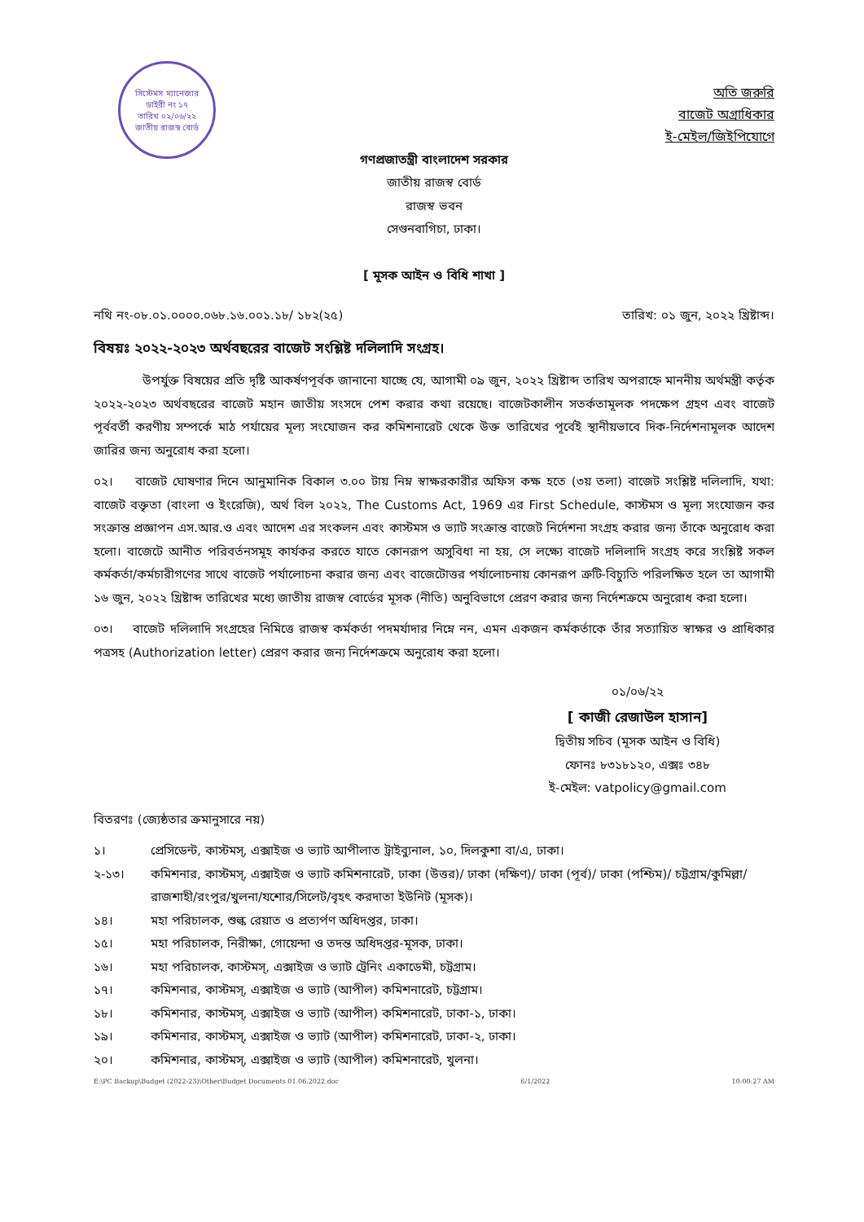সিস্টেমস ম্যানেজার
ডাইরী নং ১৭
তারিখ ০২/০৬/২২
জাতীয় রাজস্ব বোর্ড
অতি জরুরি
বাজেট অগ্রাধিকার
ই-মেইল/জিইপিযোগে
গণপ্রজাতন্ত্রী বাংলাদেশ সরকার
জাতীয় রাজস্ব বোর্ড
রাজস্ব ভবন
সেগুনবাগিচা, ঢাকা।
[ মূসক আইন ও বিধি শাখা ]
নথি নং-০৮.০১.০০০০.০৬৮.১৬.০০১.১৮/ ১৮২(২৫) তারিখ: ০১ জুন, ২০২২ খ্রিষ্টাব্দ।
বিষয়ঃ ২০২২-২০২৩ অর্থবছরের বাজেট সংশ্লিষ্ট দলিলাদি সংগ্রহ।
উপর্যুক্ত বিষয়ের প্রতি দৃষ্টি আকর্ষণপূর্বক জানানো যাচ্ছে যে, আগামী ০৯ জুন, ২০২২ খ্রিষ্টাব্দ তারিখ অপরাহ্নে মাননীয় অর্থমন্ত্রী কর্তৃক ২০২২-২০২৩ অর্থবছরের বাজেট মহান জাতীয় সংসদে পেশ করার কথা রয়েছে। বাজেটকালীন সতর্কতামূলক পদক্ষেপ গ্রহণ এবং বাজেট পূর্ববর্তী করণীয় সম্পর্কে মাঠ পর্যায়ের মূল্য সংযোজন কর কমিশনারেট থেকে উক্ত তারিখের পূর্বেই স্থানীয়ভাবে দিক-নির্দেশনামূলক আদেশ জারির জন্য অনুরোধ করা হলো।
০২। বাজেট ঘোষণার দিনে আনুমানিক বিকাল ৩.০০ টায় নিম্ন স্বাক্ষরকারীর অফিস কক্ষ হতে (৩য় তলা) বাজেট সংশ্লিষ্ট দলিলাদি, যথা: বাজেট বক্তৃতা (বাংলা ও ইংরেজি), অর্থ বিল ২০২২, The Customs Act, 1969 এর First Schedule, কাস্টমস ও মূল্য সংযোজন কর সংক্রান্ত প্রজ্ঞাপন এস.আর.ও এবং আদেশ এর সংকলন এবং কাস্টমস ও ভ্যাট সংক্রান্ত বাজেট নির্দেশনা সংগ্রহ করার জন্য তাঁকে অনুরোধ করা হলো। বাজেটে আনীত পরিবর্তনসমূহ কার্যকর করতে যাতে কোনরূপ অসুবিধা না হয়, সে লক্ষ্যে বাজেট দলিলাদি সংগ্রহ করে সংশ্লিষ্ট সকল কর্মকর্তা/কর্মচারীগণের সাথে বাজেট পর্যালোচনা করার জন্য এবং বাজেটোত্তর পর্যালোচনায় কোনরূপ ত্রুটি-বিচ্যুতি পরিলক্ষিত হলে তা আগামী ১৬ জুন, ২০২২ খ্রিষ্টাব্দ তারিখের মধ্যে জাতীয় রাজস্ব বোর্ডের মূসক (নীতি) অনুবিভাগে প্রেরণ করার জন্য নির্দেশক্রমে অনুরোধ করা হলো।
০৩। বাজেট দলিলাদি সংগ্রহের নিমিত্তে রাজস্ব কর্মকর্তা পদমর্যাদার নিম্নে নন, এমন একজন কর্মকর্তাকে তাঁর সত্যায়িত স্বাক্ষর ও প্রাধিকার পত্রসহ (Authorization letter) প্রেরণ করার জন্য নির্দেশক্রমে অনুরোধ করা হলো।
০১/০৬/২২
[ কাজী রেজাউল হাসান]
দ্বিতীয় সচিব (মূসক আইন ও বিধি)
ফোনঃ ৮৩১৮১২০, এক্সঃ ৩৪৮
ই-মেইল: vatpolicy@gmail.com
বিতরণঃ (জ্যেষ্ঠতার ক্রমানুসারে নয়)
১। প্রেসিডেন্ট, কাস্টমস্, এক্সাইজ ও ভ্যাট আপীলাত ট্রাইব্যুনাল, ১০, দিলকুশা বা/এ, ঢাকা।
২-১৩। কমিশনার, কাস্টমস্, এক্সাইজ ও ভ্যাট কমিশনারেট, ঢাকা (উত্তর)/ ঢাকা (দক্ষিণ)/ ঢাকা (পূর্ব)/ ঢাকা (পশ্চিম)/ চট্টগ্রাম/কুমিল্লা/রাজশাহী/রংপুর/খুলনা/যশোর/সিলেট/বৃহৎ করদাতা ইউনিট (মূসক)।
১৪। মহা পরিচালক, শুল্ক রেয়াত ও প্রত্যর্পণ অধিদপ্তর, ঢাকা।
১৫। মহা পরিচালক, নিরীক্ষা, গোয়েন্দা ও তদন্ত অধিদপ্তর-মূসক, ঢাকা।
১৬। মহা পরিচালক, কাস্টমস্, এক্সাইজ ও ভ্যাট ট্রেনিং একাডেমী, চট্টগ্রাম।
১৭। কমিশনার, কাস্টমস্, এক্সাইজ ও ভ্যাট (আপীল) কমিশনারেট, চট্টগ্রাম।
১৮। কমিশনার, কাস্টমস্, এক্সাইজ ও ভ্যাট (আপীল) কমিশনারেট, ঢাকা-১, ঢাকা।
১৯। কমিশনার, কাস্টমস্, এক্সাইজ ও ভ্যাট (আপীল) কমিশনারেট, ঢাকা-২, ঢাকা।
২০। কমিশনার, কাস্টমস্, এক্সাইজ ও ভ্যাট (আপীল) কমিশনারেট, খুলনা।
E:\PC Backup\Budget (2022-23)\Other\Budget Documents 01.06.2022.doc 6/1/2022 10:00:27 AM